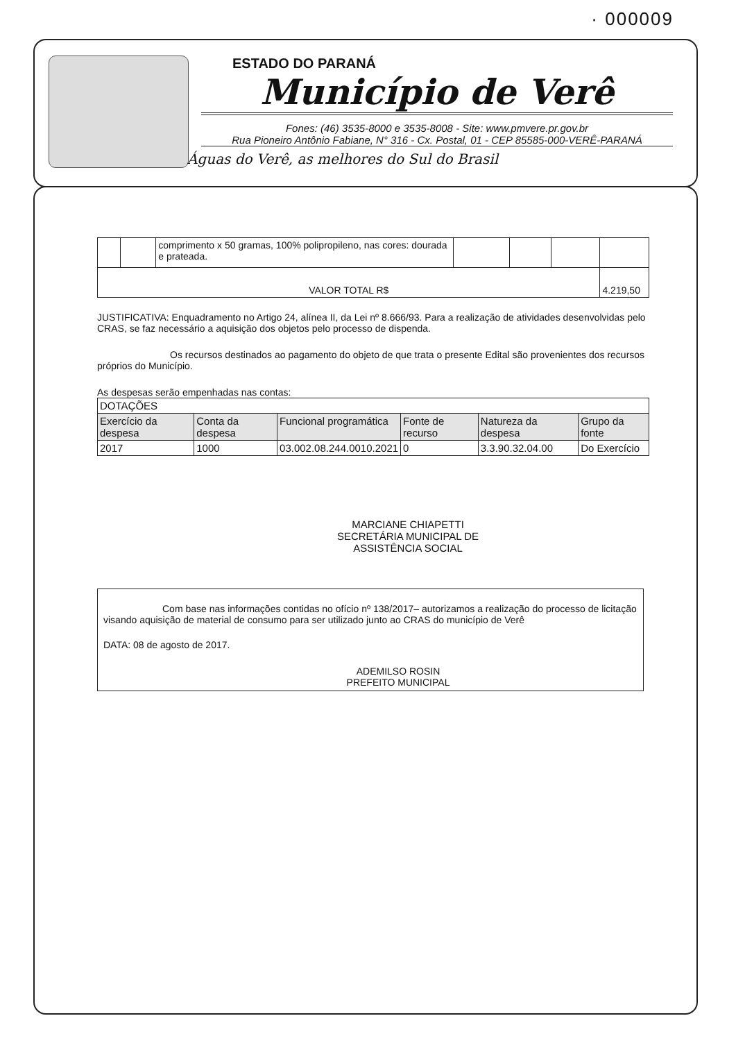· 000009
ESTADO DO PARANÁ
Município de Verê
Fones: (46) 3535-8000 e 3535-8008 - Site: www.pmvere.pr.gov.br
Rua Pioneiro Antônio Fabiane, N° 316 - Cx. Postal, 01 - CEP 85585-000-VERÊ-PARANÁ
Águas do Verê, as melhores do Sul do Brasil
| | | comprimento x 50 gramas, 100% polipropileno, nas cores: dourada e prateada. | | | | |
| VALOR TOTAL R$ | | | | | | 4.219,50 |
JUSTIFICATIVA: Enquadramento no Artigo 24, alínea II, da Lei nº 8.666/93. Para a realização de atividades desenvolvidas pelo CRAS, se faz necessário a aquisição dos objetos pelo processo de dispenda.
Os recursos destinados ao pagamento do objeto de que trata o presente Edital são provenientes dos recursos próprios do Município.
As despesas serão empenhadas nas contas:
| DOTAÇÕES | | | | | |
| Exercício da despesa | Conta da despesa | Funcional programática | Fonte de recurso | Natureza da despesa | Grupo da fonte |
| 2017 | 1000 | 03.002.08.244.0010.2021 | 0 | 3.3.90.32.04.00 | Do Exercício |
MARCIANE CHIAPETTI
SECRETÁRIA MUNICIPAL DE
ASSISTÊNCIA SOCIAL
Com base nas informações contidas no ofício nº 138/2017– autorizamos a realização do processo de licitação visando aquisição de material de consumo para ser utilizado junto ao CRAS do município de Verê
DATA: 08 de agosto de 2017.
ADEMILSO ROSIN
PREFEITO MUNICIPAL